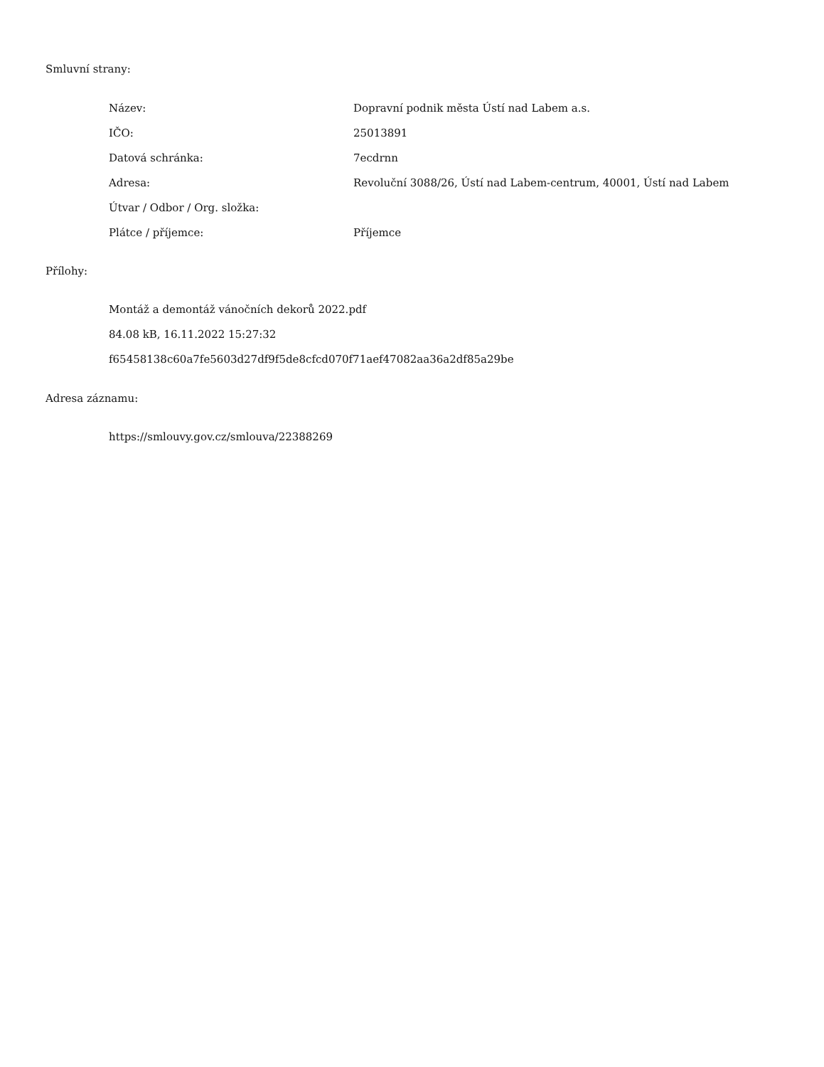Smluvní strany:
| Název: | Dopravní podnik města Ústí nad Labem a.s. |
| IČO: | 25013891 |
| Datová schránka: | 7ecdrnn |
| Adresa: | Revoluční 3088/26, Ústí nad Labem-centrum, 40001, Ústí nad Labem |
| Útvar / Odbor / Org. složka: | |
| Plátce / příjemce: | Příjemce |
Přílohy:
Montáž a demontáž vánočních dekorů 2022.pdf
84.08 kB, 16.11.2022 15:27:32
f65458138c60a7fe5603d27df9f5de8cfcd070f71aef47082aa36a2df85a29be
Adresa záznamu:
https://smlouvy.gov.cz/smlouva/22388269